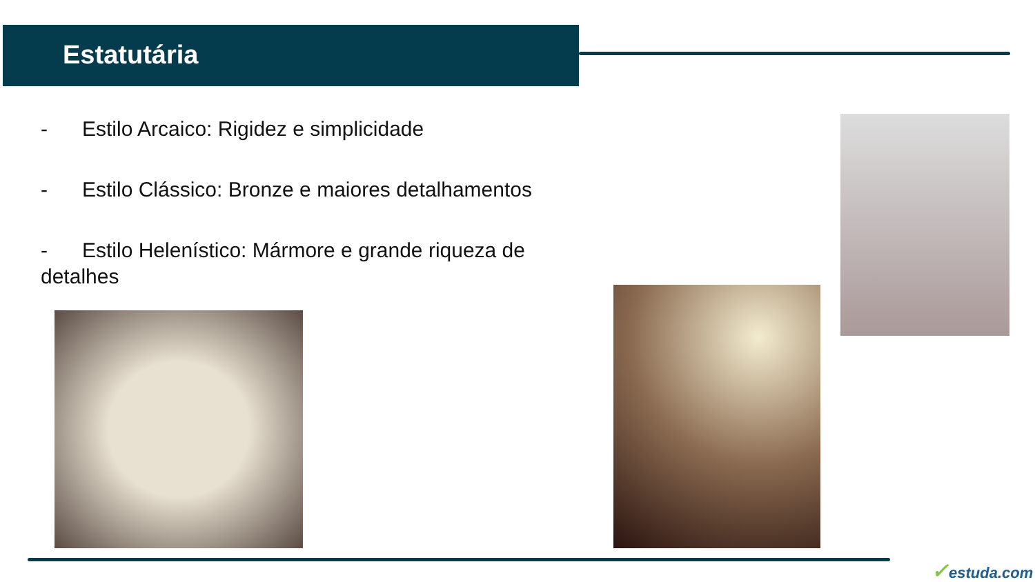Estatutária
- Estilo Arcaico: Rigidez e simplicidade
- Estilo Clássico: Bronze e maiores detalhamentos
- Estilo Helenístico: Mármore e grande riqueza de detalhes
✓estuda.com